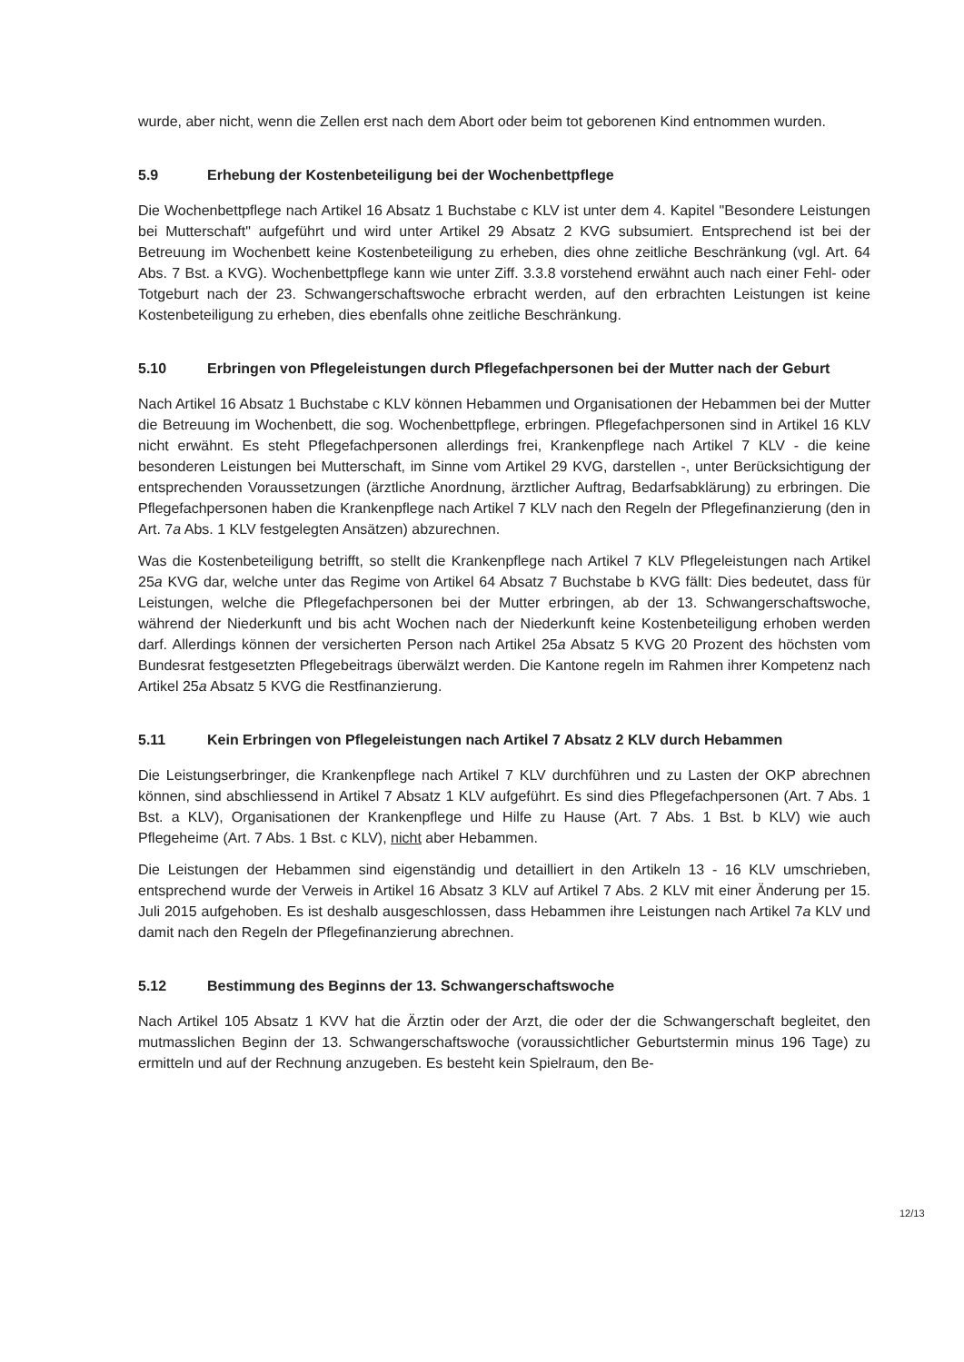wurde, aber nicht, wenn die Zellen erst nach dem Abort oder beim tot geborenen Kind entnommen wurden.
5.9 Erhebung der Kostenbeteiligung bei der Wochenbettpflege
Die Wochenbettpflege nach Artikel 16 Absatz 1 Buchstabe c KLV ist unter dem 4. Kapitel "Besondere Leistungen bei Mutterschaft" aufgeführt und wird unter Artikel 29 Absatz 2 KVG subsumiert. Entsprechend ist bei der Betreuung im Wochenbett keine Kostenbeteiligung zu erheben, dies ohne zeitliche Beschränkung (vgl. Art. 64 Abs. 7 Bst. a KVG). Wochenbettpflege kann wie unter Ziff. 3.3.8 vorstehend erwähnt auch nach einer Fehl- oder Totgeburt nach der 23. Schwangerschaftswoche erbracht werden, auf den erbrachten Leistungen ist keine Kostenbeteiligung zu erheben, dies ebenfalls ohne zeitliche Beschränkung.
5.10 Erbringen von Pflegeleistungen durch Pflegefachpersonen bei der Mutter nach der Geburt
Nach Artikel 16 Absatz 1 Buchstabe c KLV können Hebammen und Organisationen der Hebammen bei der Mutter die Betreuung im Wochenbett, die sog. Wochenbettpflege, erbringen. Pflegefachpersonen sind in Artikel 16 KLV nicht erwähnt. Es steht Pflegefachpersonen allerdings frei, Krankenpflege nach Artikel 7 KLV - die keine besonderen Leistungen bei Mutterschaft, im Sinne vom Artikel 29 KVG, darstellen -, unter Berücksichtigung der entsprechenden Voraussetzungen (ärztliche Anordnung, ärztlicher Auftrag, Bedarfsabklärung) zu erbringen. Die Pflegefachpersonen haben die Krankenpflege nach Artikel 7 KLV nach den Regeln der Pflegefinanzierung (den in Art. 7a Abs. 1 KLV festgelegten Ansätzen) abzurechnen.
Was die Kostenbeteiligung betrifft, so stellt die Krankenpflege nach Artikel 7 KLV Pflegeleistungen nach Artikel 25a KVG dar, welche unter das Regime von Artikel 64 Absatz 7 Buchstabe b KVG fällt: Dies bedeutet, dass für Leistungen, welche die Pflegefachpersonen bei der Mutter erbringen, ab der 13. Schwangerschaftswoche, während der Niederkunft und bis acht Wochen nach der Niederkunft keine Kostenbeteiligung erhoben werden darf. Allerdings können der versicherten Person nach Artikel 25a Absatz 5 KVG 20 Prozent des höchsten vom Bundesrat festgesetzten Pflegebeitrags überwälzt werden. Die Kantone regeln im Rahmen ihrer Kompetenz nach Artikel 25a Absatz 5 KVG die Restfinanzierung.
5.11 Kein Erbringen von Pflegeleistungen nach Artikel 7 Absatz 2 KLV durch Hebammen
Die Leistungserbringer, die Krankenpflege nach Artikel 7 KLV durchführen und zu Lasten der OKP abrechnen können, sind abschliessend in Artikel 7 Absatz 1 KLV aufgeführt. Es sind dies Pflegefachpersonen (Art. 7 Abs. 1 Bst. a KLV), Organisationen der Krankenpflege und Hilfe zu Hause (Art. 7 Abs. 1 Bst. b KLV) wie auch Pflegeheime (Art. 7 Abs. 1 Bst. c KLV), nicht aber Hebammen.
Die Leistungen der Hebammen sind eigenständig und detailliert in den Artikeln 13 - 16 KLV umschrieben, entsprechend wurde der Verweis in Artikel 16 Absatz 3 KLV auf Artikel 7 Abs. 2 KLV mit einer Änderung per 15. Juli 2015 aufgehoben. Es ist deshalb ausgeschlossen, dass Hebammen ihre Leistungen nach Artikel 7a KLV und damit nach den Regeln der Pflegefinanzierung abrechnen.
5.12 Bestimmung des Beginns der 13. Schwangerschaftswoche
Nach Artikel 105 Absatz 1 KVV hat die Ärztin oder der Arzt, die oder der die Schwangerschaft begleitet, den mutmasslichen Beginn der 13. Schwangerschaftswoche (voraussichtlicher Geburtstermin minus 196 Tage) zu ermitteln und auf der Rechnung anzugeben. Es besteht kein Spielraum, den Be-
12/13